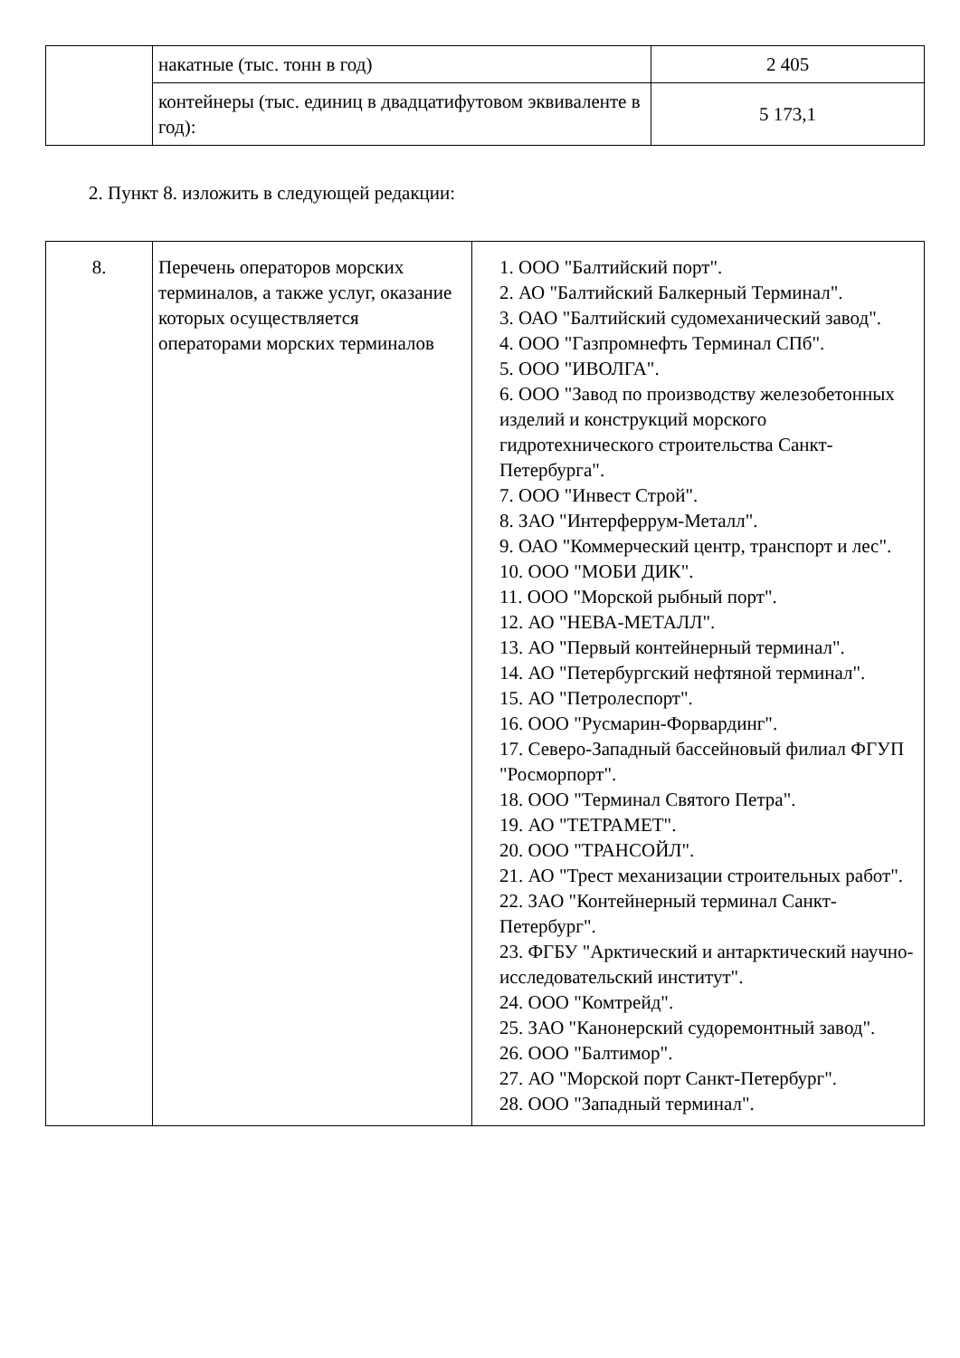| | накатные (тыс. тонн в год) | 2 405 |
| | контейнеры (тыс. единиц в двадцатифутовом эквиваленте в год): | 5 173,1 |
2. Пункт 8. изложить в следующей редакции:
| 8. | Перечень операторов морских терминалов, а также услуг, оказание которых осуществляется операторами морских терминалов | 1. ООО "Балтийский порт". 2. АО "Балтийский Балкерный Терминал". 3. ОАО "Балтийский судомеханический завод". 4. ООО "Газпромнефть Терминал СПб". 5. ООО "ИВОЛГА". 6. ООО "Завод по производству железобетонных изделий и конструкций морского гидротехнического строительства Санкт-Петербурга". 7. ООО "Инвест Строй". 8. ЗАО "Интерферрум-Металл". 9. ОАО "Коммерческий центр, транспорт и лес". 10. ООО "МОБИ ДИК". 11. ООО "Морской рыбный порт". 12. АО "НЕВА-МЕТАЛЛ". 13. АО "Первый контейнерный терминал". 14. АО "Петербургский нефтяной терминал". 15. АО "Петролеспорт". 16. ООО "Русмарин-Форвардинг". 17. Северо-Западный бассейновый филиал ФГУП "Росморпорт". 18. ООО "Терминал Святого Петра". 19. АО "ТЕТРАМЕТ". 20. ООО "ТРАНСОЙЛ". 21. АО "Трест механизации строительных работ". 22. ЗАО "Контейнерный терминал Санкт-Петербург". 23. ФГБУ "Арктический и антарктический научно-исследовательский институт". 24. ООО "Комтрейд". 25. ЗАО "Канонерский судоремонтный завод". 26. ООО "Балтимор". 27. АО "Морской порт Санкт-Петербург". 28. ООО "Западный терминал". |